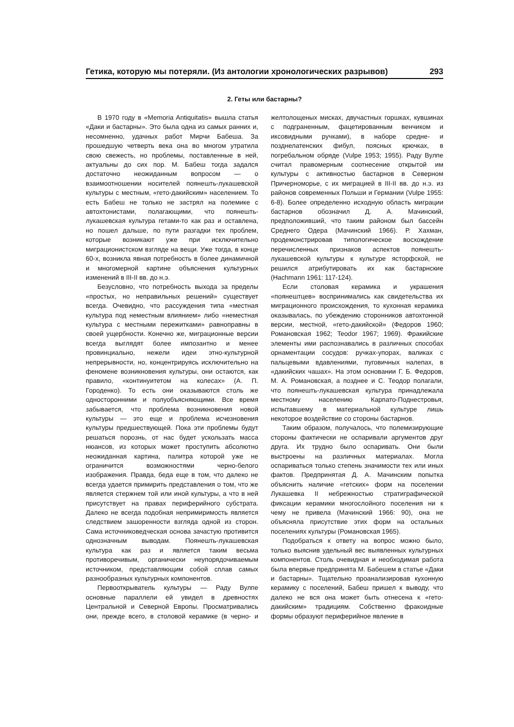Гетика, которую мы потеряли. (Из антологии хронологических разрывов) 293
2. Геты или бастарны?
В 1970 году в «Memoria Antiquitatis» вышла статья «Даки и бастарны». Это была одна из самых ранних и, несомненно, удачных работ Мирчи Бабеша. За прошедшую четверть века она во многом утратила свою свежесть, но проблемы, поставленные в ней, актуальны до сих пор. М. Бабеш тогда задался достаточно неожиданным вопросом — о взаимоотношении носителей поянешть-лукашевской культуры с местным, «гето-дакийским» населением. То есть Бабеш не только не застрял на полемике с автохтонистами, полагающими, что поянешть-лукашевская культура гетами-то как раз и оставлена, но пошел дальше, по пути разгадки тех проблем, которые возникают уже при исключительно миграционистском взгляде на вещи. Уже тогда, в конце 60-х, возникла явная потребность в более динамичной и многомерной картине объяснения культурных изменений в III-II вв. до н.э.
Безусловно, что потребность выхода за пределы «простых, но неправильных решений» существует всегда. Очевидно, что рассуждения типа «местная культура под неместным влиянием» либо «неместная культура с местными пережитками» равноправны в своей ущербности. Конечно же, миграционные версии всегда выглядят более импозантно и менее провинциально, нежели идеи этно-культурной непрерывности, но, концентрируясь исключительно на феномене возникновения культуры, они остаются, как правило, «континуитетом на колесах» (А. П. Городенко). То есть они оказываются столь же односторонними и полуобъясняющими. Все время забывается, что проблема возникновения новой культуры — это еще и проблема исчезновения культуры предшествующей. Пока эти проблемы будут решаться порознь, от нас будет ускользать масса нюансов, из которых может проступить абсолютно неожиданная картина, палитра которой уже не ограничится возможностями черно-белого изображения. Правда, беда еще в том, что далеко не всегда удается примирить представления о том, что же является стержнем той или иной культуры, а что в ней присутствует на правах периферийного субстрата. Далеко не всегда подобная непримиримость является следствием зашоренности взгляда одной из сторон. Сама источниковедческая основа зачастую противится однозначным выводам. Поянешть-лукашевская культура как раз и является таким весьма противоречивым, органически неупорядочиваемым источником, представляющим собой сплав самых разнообразных культурных компонентов.
Первооткрыватель культуры — Раду Вулпе основные параллели ей увидел в древностях Центральной и Северной Европы. Просматривались они, прежде всего, в столовой керамике (в черно- и желтолощеных мисках, двучастных горшках, кувшинах с подграненным, фацетированным венчиком и иксовидными ручками), в наборе средне- и позднелатенских фибул, поясных крючках, в погребальном обряде (Vulpe 1953; 1955). Раду Вулпе считал правомерным соотнесение открытой им культуры с активностью бастарнов в Северном Причерноморье, с их миграцией в III-II вв. до н.э. из районов современных Польши и Германии (Vulpe 1955: 6-8). Более определенно исходную область миграции бастарнов обозначил Д. А. Мачинский, предположивший, что таким районом был бассейн Среднего Одера (Мачинский 1966). Р. Хахман, продемонстрировав типологическое восхождение перечисленных признаков аспектов поянешть-лукашевской культуры к культуре ясторфской, не решился атрибутировать их как бастарнские (Hachmann 1961: 117-124).
Если столовая керамика и украшения «поянештцев» воспринимались как свидетельства их миграционного происхождения, то кухонная керамика оказывалась, по убеждению сторонников автохтонной версии, местной, «гето-дакийской» (Федоров 1960; Романовская 1962; Teodor 1967; 1969). Фракийские элементы ими распознавались в различных способах орнаментации сосудов: ручках-упорах, валиках с пальцевыми вдавлениями, пуговичных налепах, в «дакийских чашах». На этом основании Г. Б. Федоров, М. А. Романовская, а позднее и С. Теодор полагали, что поянешть-лукашевская культура принадлежала местному населению Карпато-Поднестровья, испытавшему в материальной культуре лишь некоторое воздействие со стороны бастарнов.
Таким образом, получалось, что полемизирующие стороны фактически не оспаривали аргументов друг друга. Их трудно было оспаривать. Они были выстроены на различных материалах. Могла оспариваться только степень значимости тех или иных фактов. Предпринятая Д. А. Мачинским попытка объяснить наличие «гетских» форм на поселении Лукашевка II небрежностью стратиграфической фиксации керамики многослойного поселения ни к чему не привела (Мачинский 1966: 90), она не объясняла присутствие этих форм на остальных поселениях культуры (Романовская 1965).
Подобраться к ответу на вопрос можно было, только выяснив удельный вес выявленных культурных компонентов. Столь очевидная и необходимая работа была впервые предпринята М. Бабешем в статье «Даки и бастарны». Тщательно проанализировав кухонную керамику с поселений, Бабеш пришел к выводу, что далеко не вся она может быть отнесена к «гето-дакийским» традициям. Собственно фракоидные формы образуют периферийное явление в